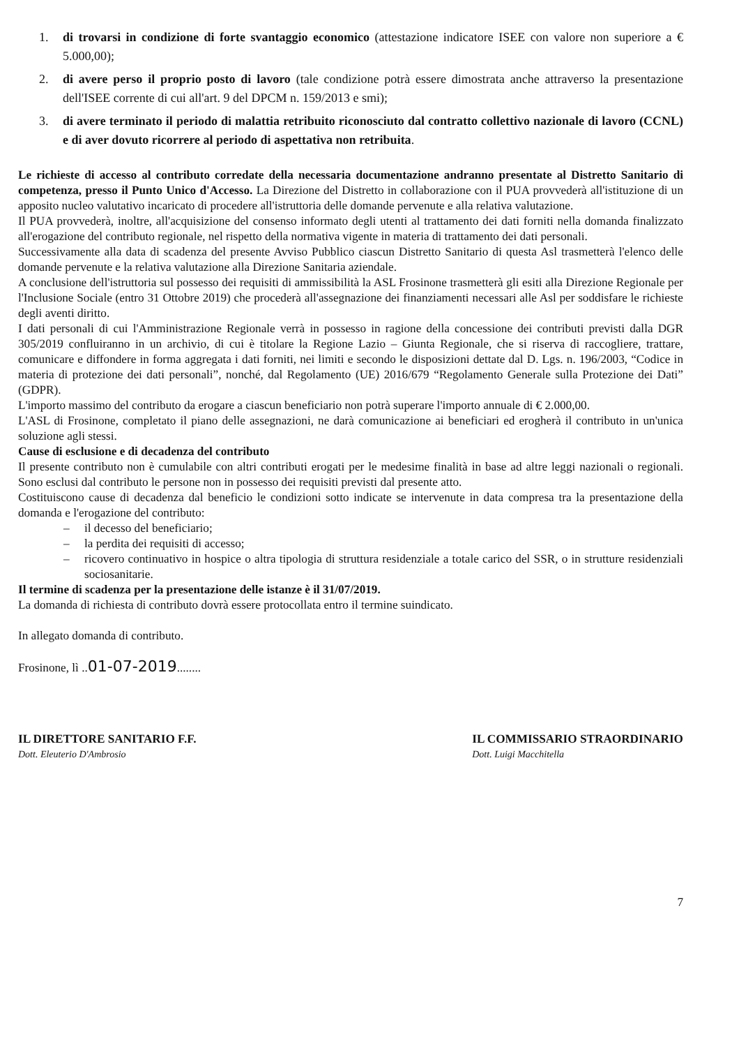1. di trovarsi in condizione di forte svantaggio economico (attestazione indicatore ISEE con valore non superiore a € 5.000,00);
2. di avere perso il proprio posto di lavoro (tale condizione potrà essere dimostrata anche attraverso la presentazione dell'ISEE corrente di cui all'art. 9 del DPCM n. 159/2013 e smi);
3. di avere terminato il periodo di malattia retribuito riconosciuto dal contratto collettivo nazionale di lavoro (CCNL) e di aver dovuto ricorrere al periodo di aspettativa non retribuita.
Le richieste di accesso al contributo corredate della necessaria documentazione andranno presentate al Distretto Sanitario di competenza, presso il Punto Unico d'Accesso. La Direzione del Distretto in collaborazione con il PUA provvederà all'istituzione di un apposito nucleo valutativo incaricato di procedere all'istruttoria delle domande pervenute e alla relativa valutazione.
Il PUA provvederà, inoltre, all'acquisizione del consenso informato degli utenti al trattamento dei dati forniti nella domanda finalizzato all'erogazione del contributo regionale, nel rispetto della normativa vigente in materia di trattamento dei dati personali.
Successivamente alla data di scadenza del presente Avviso Pubblico ciascun Distretto Sanitario di questa Asl trasmetterà l'elenco delle domande pervenute e la relativa valutazione alla Direzione Sanitaria aziendale.
A conclusione dell'istruttoria sul possesso dei requisiti di ammissibilità la ASL Frosinone trasmetterà gli esiti alla Direzione Regionale per l'Inclusione Sociale (entro 31 Ottobre 2019) che procederà all'assegnazione dei finanziamenti necessari alle Asl per soddisfare le richieste degli aventi diritto.
I dati personali di cui l'Amministrazione Regionale verrà in possesso in ragione della concessione dei contributi previsti dalla DGR 305/2019 confluiranno in un archivio, di cui è titolare la Regione Lazio – Giunta Regionale, che si riserva di raccogliere, trattare, comunicare e diffondere in forma aggregata i dati forniti, nei limiti e secondo le disposizioni dettate dal D. Lgs. n. 196/2003, “Codice in materia di protezione dei dati personali”, nonché, dal Regolamento (UE) 2016/679 “Regolamento Generale sulla Protezione dei Dati” (GDPR).
L'importo massimo del contributo da erogare a ciascun beneficiario non potrà superare l'importo annuale di € 2.000,00.
L'ASL di Frosinone, completato il piano delle assegnazioni, ne darà comunicazione ai beneficiari ed erogherà il contributo in un'unica soluzione agli stessi.
Cause di esclusione e di decadenza del contributo
Il presente contributo non è cumulabile con altri contributi erogati per le medesime finalità in base ad altre leggi nazionali o regionali. Sono esclusi dal contributo le persone non in possesso dei requisiti previsti dal presente atto.
Costituiscono cause di decadenza dal beneficio le condizioni sotto indicate se intervenute in data compresa tra la presentazione della domanda e l'erogazione del contributo:
– il decesso del beneficiario;
– la perdita dei requisiti di accesso;
– ricovero continuativo in hospice o altra tipologia di struttura residenziale a totale carico del SSR, o in strutture residenziali sociosanitarie.
Il termine di scadenza per la presentazione delle istanze è il 31/07/2019.
La domanda di richiesta di contributo dovrà essere protocollata entro il termine suindicato.
In allegato domanda di contributo.
Frosinone, lì ..01-07-2019........
IL DIRETTORE SANITARIO F.F.
Dott. Eleuterio D'Ambrosio
IL COMMISSARIO STRAORDINARIO
Dott. Luigi Macchitella
7